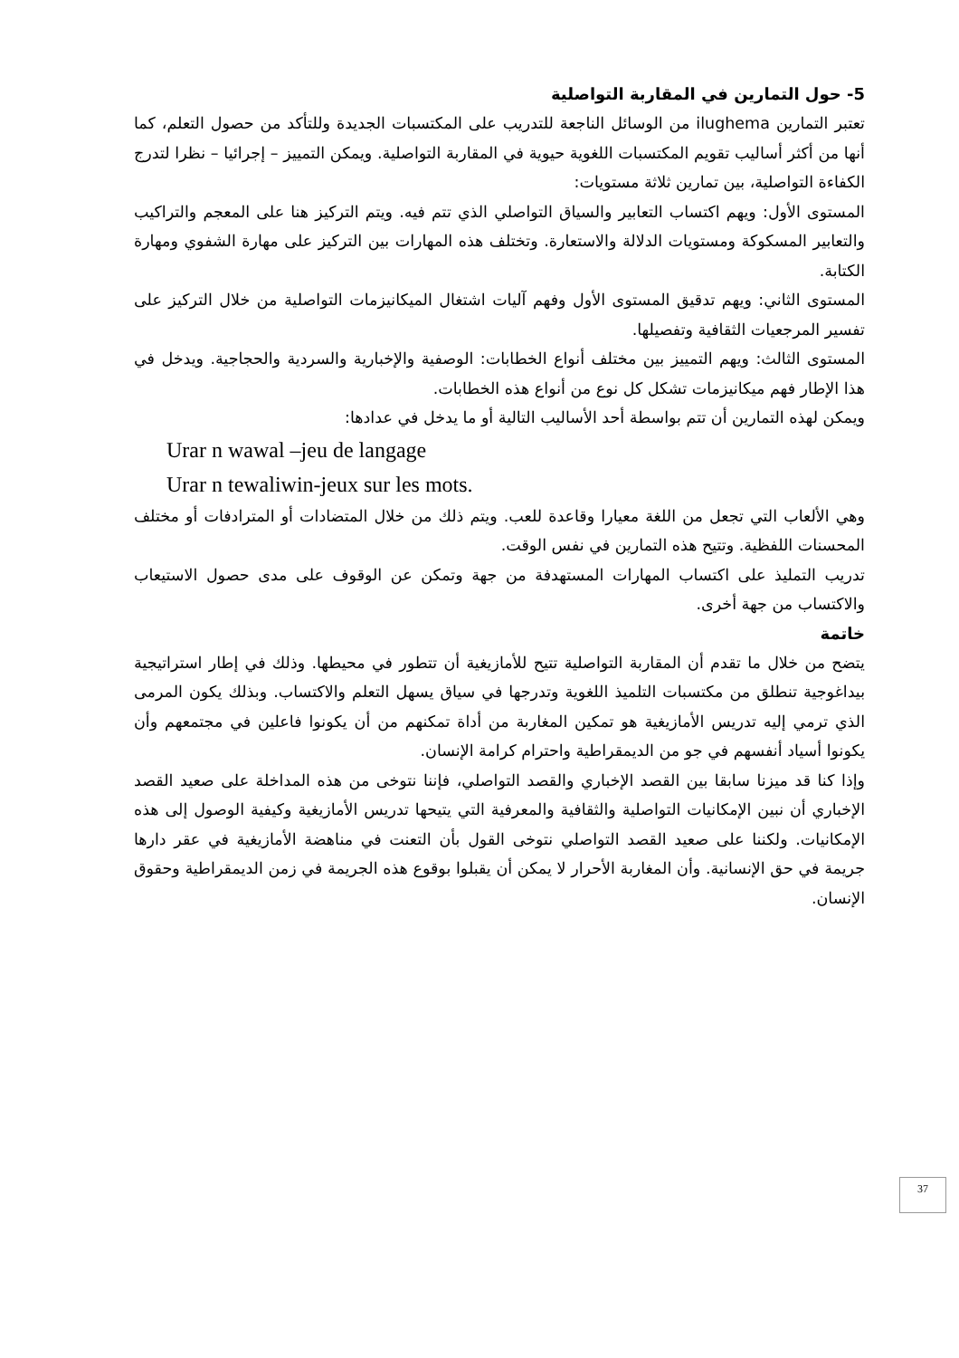5- حول التمارين في المقاربة التواصلية
تعتبر التمارين ilughema من الوسائل الناجعة للتدريب على المكتسبات الجديدة وللتأكد من حصول التعلم، كما أنها من أكثر أساليب تقويم المكتسبات اللغوية حيوية في المقاربة التواصلية. ويمكن التمييز – إجرائيا – نظرا لتدرج الكفاءة التواصلية، بين تمارين ثلاثة مستويات:
المستوى الأول: ويهم اكتساب التعابير والسياق التواصلي الذي تتم فيه. ويتم التركيز هنا على المعجم والتراكيب والتعابير المسكوكة ومستويات الدلالة والاستعارة. وتختلف هذه المهارات بين التركيز على مهارة الشفوي ومهارة الكتابة.
المستوى الثاني: ويهم تدقيق المستوى الأول وفهم آليات اشتغال الميكانيزمات التواصلية من خلال التركيز على تفسير المرجعيات الثقافية وتفصيلها.
المستوى الثالث: ويهم التمييز بين مختلف أنواع الخطابات: الوصفية والإخبارية والسردية والحجاجية. ويدخل في هذا الإطار فهم ميكانيزمات تشكل كل نوع من أنواع هذه الخطابات.
ويمكن لهذه التمارين أن تتم بواسطة أحد الأساليب التالية أو ما يدخل في عدادها:
Urar n wawal –jeu de langage
Urar n tewaliwin-jeux sur les mots.
وهي الألعاب التي تجعل من اللغة معيارا وقاعدة للعب. ويتم ذلك من خلال المتضادات أو المترادفات أو مختلف المحسنات اللفظية. وتتيح هذه التمارين في نفس الوقت.
تدريب التمليذ على اكتساب المهارات المستهدفة من جهة وتمكن عن الوقوف على مدى حصول الاستيعاب والاكتساب من جهة أخرى.
خاتمة
يتضح من خلال ما تقدم أن المقاربة التواصلية تتيح للأمازيغية أن تتطور في محيطها. وذلك في إطار استراتيجية بيداغوجية تنطلق من مكتسبات التلميذ اللغوية وتدرجها في سياق يسهل التعلم والاكتساب. وبذلك يكون المرمى الذي ترمي إليه تدريس الأمازيغية هو تمكين المغاربة من أداة تمكنهم من أن يكونوا فاعلين في مجتمعهم وأن يكونوا أسياد أنفسهم في جو من الديمقراطية واحترام كرامة الإنسان.
وإذا كنا قد ميزنا سابقا بين القصد الإخباري والقصد التواصلي، فإننا نتوخى من هذه المداخلة على صعيد القصد الإخباري أن نبين الإمكانيات التواصلية والثقافية والمعرفية التي يتيحها تدريس الأمازيغية وكيفية الوصول إلى هذه الإمكانيات. ولكننا على صعيد القصد التواصلي نتوخى القول بأن التعنت في مناهضة الأمازيغية في عقر دارها جريمة في حق الإنسانية. وأن المغاربة الأحرار لا يمكن أن يقبلوا بوقوع هذه الجريمة في زمن الديمقراطية وحقوق الإنسان.
37